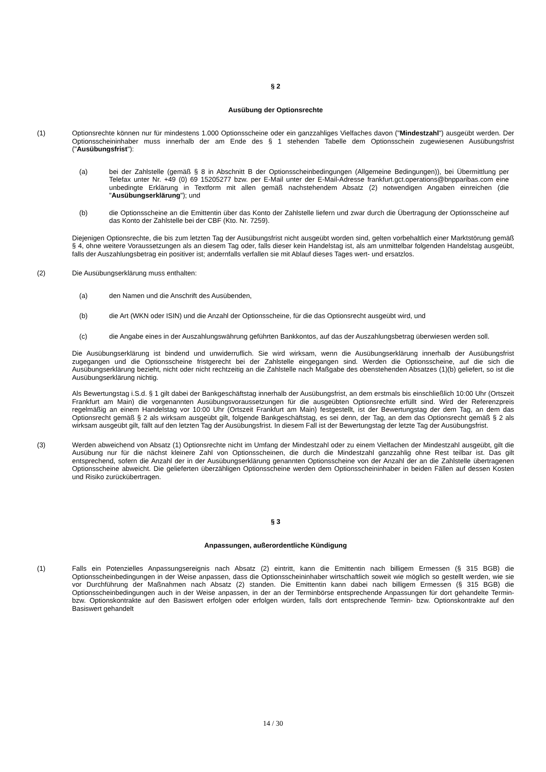§ 2
Ausübung der Optionsrechte
(1) Optionsrechte können nur für mindestens 1.000 Optionsscheine oder ein ganzzahliges Vielfaches davon ("Mindestzahl") ausgeübt werden. Der Optionsscheininhaber muss innerhalb der am Ende des § 1 stehenden Tabelle dem Optionsschein zugewiesenen Ausübungsfrist ("Ausübungsfrist"):
(a) bei der Zahlstelle (gemäß § 8 in Abschnitt B der Optionsscheinbedingungen (Allgemeine Bedingungen)), bei Übermittlung per Telefax unter Nr. +49 (0) 69 15205277 bzw. per E-Mail unter der E-Mail-Adresse frankfurt.gct.operations@bnpparibas.com eine unbedingte Erklärung in Textform mit allen gemäß nachstehendem Absatz (2) notwendigen Angaben einreichen (die "Ausübungserklärung"); und
(b) die Optionsscheine an die Emittentin über das Konto der Zahlstelle liefern und zwar durch die Übertragung der Optionsscheine auf das Konto der Zahlstelle bei der CBF (Kto. Nr. 7259).
Diejenigen Optionsrechte, die bis zum letzten Tag der Ausübungsfrist nicht ausgeübt worden sind, gelten vorbehaltlich einer Marktstörung gemäß § 4, ohne weitere Voraussetzungen als an diesem Tag oder, falls dieser kein Handelstag ist, als am unmittelbar folgenden Handelstag ausgeübt, falls der Auszahlungsbetrag ein positiver ist; andernfalls verfallen sie mit Ablauf dieses Tages wert- und ersatzlos.
(2) Die Ausübungserklärung muss enthalten:
(a) den Namen und die Anschrift des Ausübenden,
(b) die Art (WKN oder ISIN) und die Anzahl der Optionsscheine, für die das Optionsrecht ausgeübt wird, und
(c) die Angabe eines in der Auszahlungswährung geführten Bankkontos, auf das der Auszahlungsbetrag überwiesen werden soll.
Die Ausübungserklärung ist bindend und unwiderruflich. Sie wird wirksam, wenn die Ausübungserklärung innerhalb der Ausübungsfrist zugegangen und die Optionsscheine fristgerecht bei der Zahlstelle eingegangen sind. Werden die Optionsscheine, auf die sich die Ausübungserklärung bezieht, nicht oder nicht rechtzeitig an die Zahlstelle nach Maßgabe des obenstehenden Absatzes (1)(b) geliefert, so ist die Ausübungserklärung nichtig.
Als Bewertungstag i.S.d. § 1 gilt dabei der Bankgeschäftstag innerhalb der Ausübungsfrist, an dem erstmals bis einschließlich 10:00 Uhr (Ortszeit Frankfurt am Main) die vorgenannten Ausübungsvoraussetzungen für die ausgeübten Optionsrechte erfüllt sind. Wird der Referenzpreis regelmäßig an einem Handelstag vor 10:00 Uhr (Ortszeit Frankfurt am Main) festgestellt, ist der Bewertungstag der dem Tag, an dem das Optionsrecht gemäß § 2 als wirksam ausgeübt gilt, folgende Bankgeschäftstag, es sei denn, der Tag, an dem das Optionsrecht gemäß § 2 als wirksam ausgeübt gilt, fällt auf den letzten Tag der Ausübungsfrist. In diesem Fall ist der Bewertungstag der letzte Tag der Ausübungsfrist.
(3) Werden abweichend von Absatz (1) Optionsrechte nicht im Umfang der Mindestzahl oder zu einem Vielfachen der Mindestzahl ausgeübt, gilt die Ausübung nur für die nächst kleinere Zahl von Optionsscheinen, die durch die Mindestzahl ganzzahlig ohne Rest teilbar ist. Das gilt entsprechend, sofern die Anzahl der in der Ausübungserklärung genannten Optionsscheine von der Anzahl der an die Zahlstelle übertragenen Optionsscheine abweicht. Die gelieferten überzähligen Optionsscheine werden dem Optionsscheininhaber in beiden Fällen auf dessen Kosten und Risiko zurückübertragen.
§ 3
Anpassungen, außerordentliche Kündigung
(1) Falls ein Potenzielles Anpassungsereignis nach Absatz (2) eintritt, kann die Emittentin nach billigem Ermessen (§ 315 BGB) die Optionsscheinbedingungen in der Weise anpassen, dass die Optionsscheininhaber wirtschaftlich soweit wie möglich so gestellt werden, wie sie vor Durchführung der Maßnahmen nach Absatz (2) standen. Die Emittentin kann dabei nach billigem Ermessen (§ 315 BGB) die Optionsscheinbedingungen auch in der Weise anpassen, in der an der Terminbörse entsprechende Anpassungen für dort gehandelte Termin- bzw. Optionskontrakte auf den Basiswert erfolgen oder erfolgen würden, falls dort entsprechende Termin- bzw. Optionskontrakte auf den Basiswert gehandelt
14 / 30